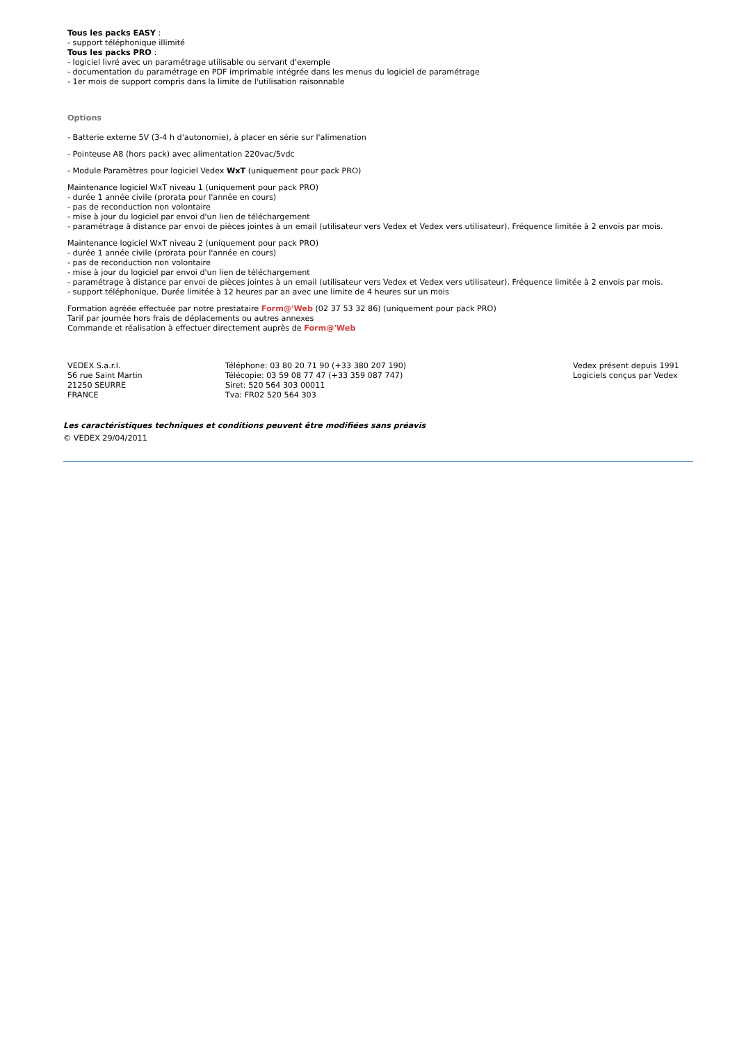Tous les packs EASY :
- support téléphonique illimité
Tous les packs PRO :
- logiciel livré avec un paramétrage utilisable ou servant d'exemple
- documentation du paramétrage en PDF imprimable intégrée dans les menus du logiciel de paramétrage
- 1er mois de support compris dans la limite de l'utilisation raisonnable
Options
- Batterie externe 5V (3-4 h d'autonomie), à placer en série sur l'alimenation
- Pointeuse A8 (hors pack) avec alimentation 220vac/5vdc
- Module Paramètres pour logiciel Vedex WxT (uniquement pour pack PRO)
Maintenance logiciel WxT niveau 1 (uniquement pour pack PRO)
- durée 1 année civile (prorata pour l'année en cours)
- pas de reconduction non volontaire
- mise à jour du logiciel par envoi d'un lien de téléchargement
- paramétrage à distance par envoi de pièces jointes à un email (utilisateur vers Vedex et Vedex vers utilisateur). Fréquence limitée à 2 envois par mois.
Maintenance logiciel WxT niveau 2 (uniquement pour pack PRO)
- durée 1 année civile (prorata pour l'année en cours)
- pas de reconduction non volontaire
- mise à jour du logiciel par envoi d'un lien de téléchargement
- paramétrage à distance par envoi de pièces jointes à un email (utilisateur vers Vedex et Vedex vers utilisateur). Fréquence limitée à 2 envois par mois.
- support téléphonique. Durée limitée à 12 heures par an avec une limite de 4 heures sur un mois
Formation agréée effectuée par notre prestataire Form@'Web (02 37 53 32 86) (uniquement pour pack PRO)
Tarif par journée hors frais de déplacements ou autres annexes
Commande et réalisation à effectuer directement auprès de Form@'Web
VEDEX S.a.r.l.
56 rue Saint Martin
21250 SEURRE
FRANCE
Téléphone: 03 80 20 71 90 (+33 380 207 190)
Télécopie: 03 59 08 77 47 (+33 359 087 747)
Siret: 520 564 303 00011
Tva: FR02 520 564 303
Vedex présent depuis 1991
Logiciels conçus par Vedex
Les caractéristiques techniques et conditions peuvent être modifiées sans préavis
© VEDEX 29/04/2011